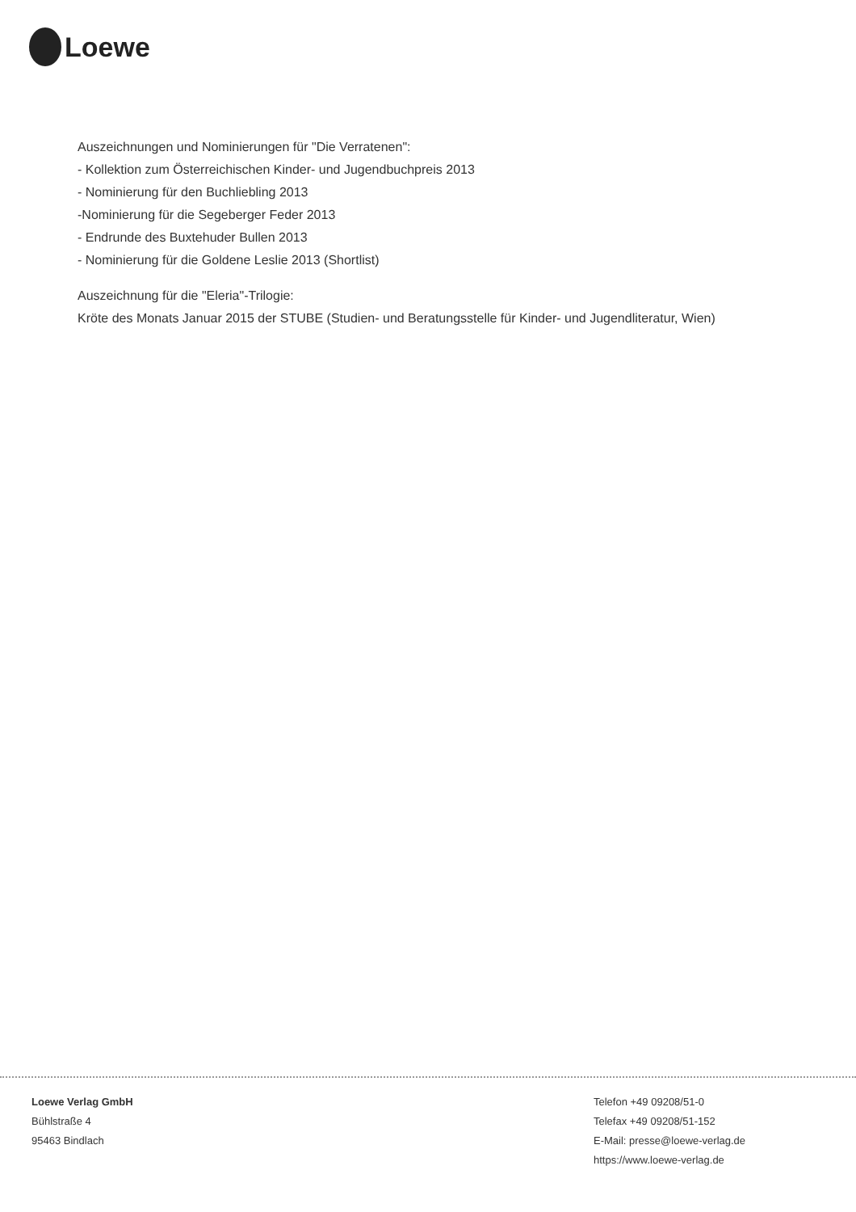Loewe
Auszeichnungen und Nominierungen für "Die Verratenen":
- Kollektion zum Österreichischen Kinder- und Jugendbuchpreis 2013
- Nominierung für den Buchliebling 2013
-Nominierung für die Segeberger Feder 2013
- Endrunde des Buxtehuder Bullen 2013
- Nominierung für die Goldene Leslie 2013 (Shortlist)
Auszeichnung für die "Eleria"-Trilogie:
Kröte des Monats Januar 2015 der STUBE (Studien- und Beratungsstelle für Kinder- und Jugendliteratur, Wien)
Loewe Verlag GmbH
Bühlstraße 4
95463 Bindlach
Telefon +49 09208/51-0
Telefax +49 09208/51-152
E-Mail: presse@loewe-verlag.de
https://www.loewe-verlag.de